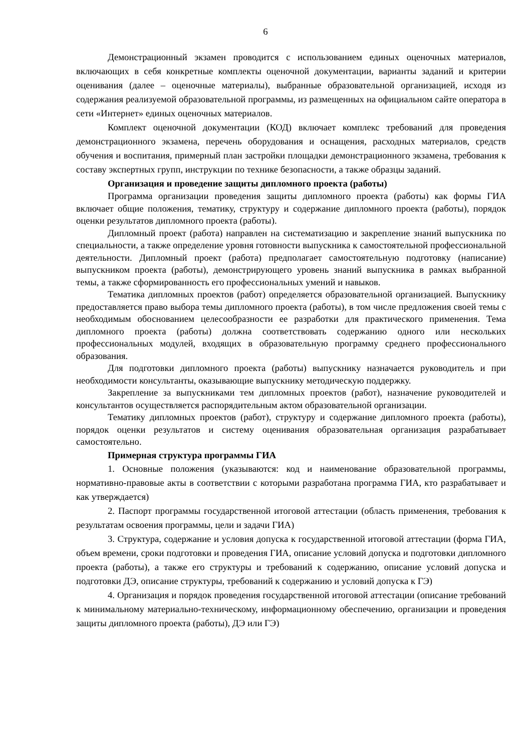6
Демонстрационный экзамен проводится с использованием единых оценочных материалов, включающих в себя конкретные комплекты оценочной документации, варианты заданий и критерии оценивания (далее – оценочные материалы), выбранные образовательной организацией, исходя из содержания реализуемой образовательной программы, из размещенных на официальном сайте оператора в сети «Интернет» единых оценочных материалов.
Комплект оценочной документации (КОД) включает комплекс требований для проведения демонстрационного экзамена, перечень оборудования и оснащения, расходных материалов, средств обучения и воспитания, примерный план застройки площадки демонстрационного экзамена, требования к составу экспертных групп, инструкции по технике безопасности, а также образцы заданий.
Организация и проведение защиты дипломного проекта (работы)
Программа организации проведения защиты дипломного проекта (работы) как формы ГИА включает общие положения, тематику, структуру и содержание дипломного проекта (работы), порядок оценки результатов дипломного проекта (работы).
Дипломный проект (работа) направлен на систематизацию и закрепление знаний выпускника по специальности, а также определение уровня готовности выпускника к самостоятельной профессиональной деятельности. Дипломный проект (работа) предполагает самостоятельную подготовку (написание) выпускником проекта (работы), демонстрирующего уровень знаний выпускника в рамках выбранной темы, а также сформированность его профессиональных умений и навыков.
Тематика дипломных проектов (работ) определяется образовательной организацией. Выпускнику предоставляется право выбора темы дипломного проекта (работы), в том числе предложения своей темы с необходимым обоснованием целесообразности ее разработки для практического применения. Тема дипломного проекта (работы) должна соответствовать содержанию одного или нескольких профессиональных модулей, входящих в образовательную программу среднего профессионального образования.
Для подготовки дипломного проекта (работы) выпускнику назначается руководитель и при необходимости консультанты, оказывающие выпускнику методическую поддержку.
Закрепление за выпускниками тем дипломных проектов (работ), назначение руководителей и консультантов осуществляется распорядительным актом образовательной организации.
Тематику дипломных проектов (работ), структуру и содержание дипломного проекта (работы), порядок оценки результатов и систему оценивания образовательная организация разрабатывает самостоятельно.
Примерная структура программы ГИА
1. Основные положения (указываются: код и наименование образовательной программы, нормативно-правовые акты в соответствии с которыми разработана программа ГИА, кто разрабатывает и как утверждается)
2. Паспорт программы государственной итоговой аттестации (область применения, требования к результатам освоения программы, цели и задачи ГИА)
3. Структура, содержание и условия допуска к государственной итоговой аттестации (форма ГИА, объем времени, сроки подготовки и проведения ГИА, описание условий допуска и подготовки дипломного проекта (работы), а также его структуры и требований к содержанию, описание условий допуска и подготовки ДЭ, описание структуры, требований к содержанию и условий допуска к ГЭ)
4. Организация и порядок проведения государственной итоговой аттестации (описание требований к минимальному материально-техническому, информационному обеспечению, организации и проведения защиты дипломного проекта (работы), ДЭ или ГЭ)